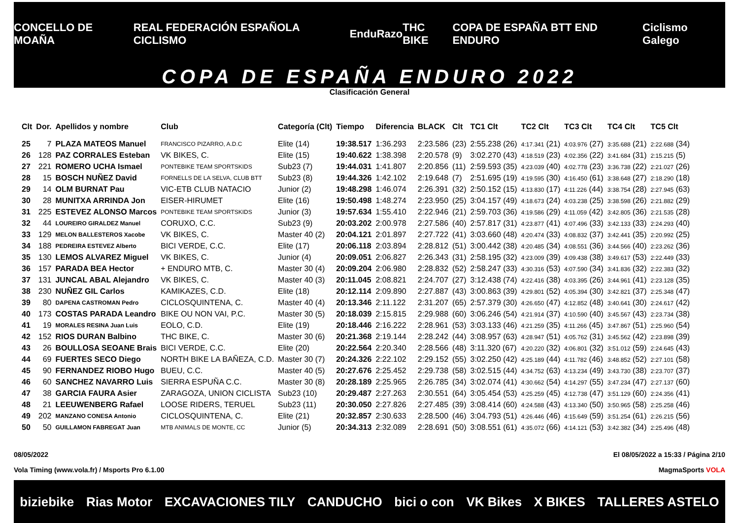CONCELLO DE MOAÑA REAL FEDERACIÓN ESPAÑOLA CICLISMO EnduRazo THC BIKE COPA DE ESPAÑA BTT END ENDURO Ciclismo Galego
COPA DE ESPAÑA ENDURO 2022
Clasificación General
| Clt | Dor. | Apellidos y nombre | Club | Categoría (Clt) | Tiempo | Diferencia | BLACK | Clt | TC1 Clt | TC2 Clt | TC3 Clt | TC4 Clt | TC5 Clt |
| --- | --- | --- | --- | --- | --- | --- | --- | --- | --- | --- | --- | --- | --- |
| 25 | 7 | PLAZA MATEOS Manuel | FRANCISCO PIZARRO, A.D.C | Elite (14) | 19:38.517 | 1:36.293 | 2:23.586 | (23) | 2:55.238 (26) | 4:17.341 (21) | 4:03.976 (27) | 3:35.688 (21) | 2:22.688 (34) |
| 26 | 128 | PAZ CORRALES Esteban | VK BIKES, C. | Elite (15) | 19:40.622 | 1:38.398 | 2:20.578 | (9) | 3:02.270 (43) | 4:18.519 (23) | 4:02.356 (22) | 3:41.684 (31) | 2:15.215 (5) |
| 27 | 221 | ROMERO UCHA Ismael | PONTEBIKE TEAM SPORTSKIDS | Sub23 (7) | 19:44.031 | 1:41.807 | 2:20.856 | (11) | 2:59.593 (35) | 4:23.039 (40) | 4:02.778 (23) | 3:36.738 (22) | 2:21.027 (26) |
| 28 | 15 | BOSCH NUÑEZ David | FORNELLS DE LA SELVA, CLUB BTT | Sub23 (8) | 19:44.326 | 1:42.102 | 2:19.648 | (7) | 2:51.695 (19) | 4:19.595 (30) | 4:16.450 (61) | 3:38.648 (27) | 2:18.290 (18) |
| 29 | 14 | OLM BURNAT Pau | VIC-ETB CLUB NATACIO | Junior (2) | 19:48.298 | 1:46.074 | 2:26.391 | (32) | 2:50.152 (15) | 4:13.830 (17) | 4:11.226 (44) | 3:38.754 (28) | 2:27.945 (63) |
| 30 | 28 | MUNITXA ARRINDA Jon | EISER-HIRUMET | Elite (16) | 19:50.498 | 1:48.274 | 2:23.950 | (25) | 3:04.157 (49) | 4:18.673 (24) | 4:03.238 (25) | 3:38.598 (26) | 2:21.882 (29) |
| 31 | 225 | ESTEVEZ ALONSO Marcos | PONTEBIKE TEAM SPORTSKIDS | Junior (3) | 19:57.634 | 1:55.410 | 2:22.946 | (21) | 2:59.703 (36) | 4:19.586 (29) | 4:11.059 (42) | 3:42.805 (36) | 2:21.535 (28) |
| 32 | 44 | LOUREIRO GIRALDEZ Manuel | CORUXO, C.C. | Sub23 (9) | 20:03.202 | 2:00.978 | 2:27.586 | (40) | 2:57.817 (31) | 4:23.877 (41) | 4:07.496 (33) | 3:42.133 (33) | 2:24.293 (40) |
| 33 | 129 | MELON BALLESTEROS Xacobe | VK BIKES, C. | Master 40 (2) | 20:04.121 | 2:01.897 | 2:27.722 | (41) | 3:03.660 (48) | 4:20.474 (33) | 4:08.832 (37) | 3:42.441 (35) | 2:20.992 (25) |
| 34 | 188 | PEDREIRA ESTEVEZ Alberto | BICI VERDE, C.C. | Elite (17) | 20:06.118 | 2:03.894 | 2:28.812 | (51) | 3:00.442 (38) | 4:20.485 (34) | 4:08.551 (36) | 3:44.566 (40) | 2:23.262 (36) |
| 35 | 130 | LEMOS ALVAREZ Miguel | VK BIKES, C. | Junior (4) | 20:09.051 | 2:06.827 | 2:26.343 | (31) | 2:58.195 (32) | 4:23.009 (39) | 4:09.438 (38) | 3:49.617 (53) | 2:22.449 (33) |
| 36 | 157 | PARADA BEA Hector | + ENDURO MTB, C. | Master 30 (4) | 20:09.204 | 2:06.980 | 2:28.832 | (52) | 2:58.247 (33) | 4:30.316 (53) | 4:07.590 (34) | 3:41.836 (32) | 2:22.383 (32) |
| 37 | 131 | JUNCAL ABAL Alejandro | VK BIKES, C. | Master 40 (3) | 20:11.045 | 2:08.821 | 2:24.707 | (27) | 3:12.438 (74) | 4:22.416 (38) | 4:03.395 (26) | 3:44.961 (41) | 2:23.128 (35) |
| 38 | 230 | NUÑEZ GIL Carlos | KAMIKAZES, C.D. | Elite (18) | 20:12.114 | 2:09.890 | 2:27.887 | (43) | 3:00.863 (39) | 4:29.801 (52) | 4:05.394 (30) | 3:42.821 (37) | 2:25.348 (47) |
| 39 | 80 | DAPENA CASTROMAN Pedro | CICLOSQUINTENA, C. | Master 40 (4) | 20:13.346 | 2:11.122 | 2:31.207 | (65) | 2:57.379 (30) | 4:26.650 (47) | 4:12.852 (48) | 3:40.641 (30) | 2:24.617 (42) |
| 40 | 173 | COSTAS PARADA Leandro | BIKE OU NON VAI, P.C. | Master 30 (5) | 20:18.039 | 2:15.815 | 2:29.988 | (60) | 3:06.246 (54) | 4:21.914 (37) | 4:10.590 (40) | 3:45.567 (43) | 2:23.734 (38) |
| 41 | 19 | MORALES RESINA Juan Luis | EOLO, C.D. | Elite (19) | 20:18.446 | 2:16.222 | 2:28.961 | (53) | 3:03.133 (46) | 4:21.259 (35) | 4:11.266 (45) | 3:47.867 (51) | 2:25.960 (54) |
| 42 | 152 | RIOS DURAN Balbino | THC BIKE, C. | Master 30 (6) | 20:21.368 | 2:19.144 | 2:28.242 | (44) | 3:08.957 (63) | 4:28.947 (51) | 4:05.762 (31) | 3:45.562 (42) | 2:23.898 (39) |
| 43 | 26 | BOULLOSA SEOANE Brais | BICI VERDE, C.C. | Elite (20) | 20:22.564 | 2:20.340 | 2:28.566 | (48) | 3:11.320 (67) | 4:20.220 (32) | 4:06.801 (32) | 3:51.012 (59) | 2:24.645 (43) |
| 44 | 69 | FUERTES SECO Diego | NORTH BIKE LA BAÑEZA, C.D. | Master 30 (7) | 20:24.326 | 2:22.102 | 2:29.152 | (55) | 3:02.250 (42) | 4:25.189 (44) | 4:11.782 (46) | 3:48.852 (52) | 2:27.101 (58) |
| 45 | 90 | FERNANDEZ RIOBO Hugo | BUEU, C.C. | Master 40 (5) | 20:27.676 | 2:25.452 | 2:29.738 | (58) | 3:02.515 (44) | 4:34.752 (63) | 4:13.234 (49) | 3:43.730 (38) | 2:23.707 (37) |
| 46 | 60 | SANCHEZ NAVARRO Luis | SIERRA ESPUÑA C.C. | Master 30 (8) | 20:28.189 | 2:25.965 | 2:26.785 | (34) | 3:02.074 (41) | 4:30.662 (54) | 4:14.297 (55) | 3:47.234 (47) | 2:27.137 (60) |
| 47 | 38 | GARCIA FAURA Asier | ZARAGOZA, UNION CICLISTA | Sub23 (10) | 20:29.487 | 2:27.263 | 2:30.551 | (64) | 3:05.454 (53) | 4:25.259 (45) | 4:12.738 (47) | 3:51.129 (60) | 2:24.356 (41) |
| 48 | 21 | LEEUWENBERG Rafael | LOOSE RIDERS, TERUEL | Sub23 (11) | 20:30.050 | 2:27.826 | 2:27.485 | (39) | 3:08.414 (60) | 4:24.588 (43) | 4:13.340 (50) | 3:50.965 (58) | 2:25.258 (46) |
| 49 | 202 | MANZANO CONESA Antonio | CICLOSQUINTENA, C. | Elite (21) | 20:32.857 | 2:30.633 | 2:28.500 | (46) | 3:04.793 (51) | 4:26.446 (46) | 4:15.649 (59) | 3:51.254 (61) | 2:26.215 (56) |
| 50 | 50 | GUILLAMON FABREGAT Juan | MTB ANIMALS DE MONTE, CC | Junior (5) | 20:34.313 | 2:32.089 | 2:28.691 | (50) | 3:08.551 (61) | 4:35.072 (66) | 4:14.121 (53) | 3:42.382 (34) | 2:25.496 (48) |
08/05/2022 El 08/05/2022 a 15:33 / Página 2/10
Vola Timing (www.vola.fr) / Msports Pro 6.1.00 MagmaSports VOLA
biziebike Rias Motor EXCAVACIONES TILY CANDUCHO bici o con VK Bikes X BIKES TALLERES ASTELO